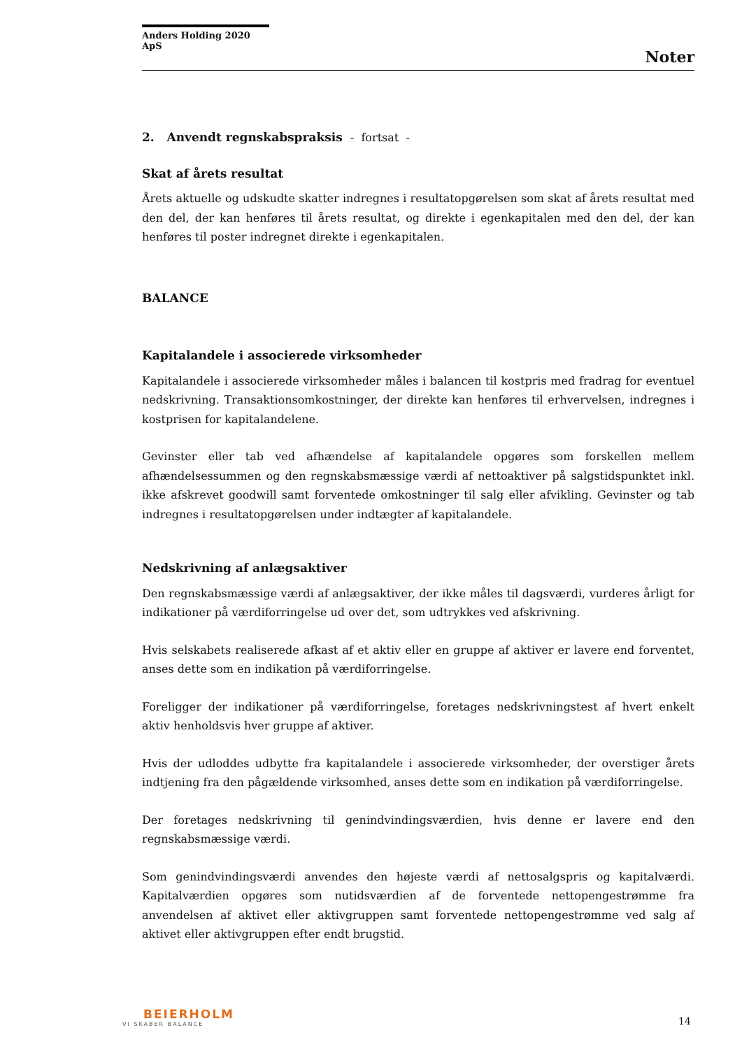Anders Holding 2020 ApS
Noter
2. Anvendt regnskabspraksis - fortsat -
Skat af årets resultat
Årets aktuelle og udskudte skatter indregnes i resultatopgørelsen som skat af årets resultat med den del, der kan henføres til årets resultat, og direkte i egenkapitalen med den del, der kan henføres til poster indregnet direkte i egenkapitalen.
BALANCE
Kapitalandele i associerede virksomheder
Kapitalandele i associerede virksomheder måles i balancen til kostpris med fradrag for eventuel nedskrivning. Transaktionsomkostninger, der direkte kan henføres til erhvervelsen, indregnes i kostprisen for kapitalandelene.
Gevinster eller tab ved afhændelse af kapitalandele opgøres som forskellen mellem afhændelsessummen og den regnskabsmæssige værdi af nettoaktiver på salgstidspunktet inkl. ikke afskrevet goodwill samt forventede omkostninger til salg eller afvikling. Gevinster og tab indregnes i resultatopgørelsen under indtægter af kapitalandele.
Nedskrivning af anlægsaktiver
Den regnskabsmæssige værdi af anlægsaktiver, der ikke måles til dagsværdi, vurderes årligt for indikationer på værdiforringelse ud over det, som udtrykkes ved afskrivning.
Hvis selskabets realiserede afkast af et aktiv eller en gruppe af aktiver er lavere end forventet, anses dette som en indikation på værdiforringelse.
Foreligger der indikationer på værdiforringelse, foretages nedskrivningstest af hvert enkelt aktiv henholdsvis hver gruppe af aktiver.
Hvis der udloddes udbytte fra kapitalandele i associerede virksomheder, der overstiger årets indtjening fra den pågældende virksomhed, anses dette som en indikation på værdiforringelse.
Der foretages nedskrivning til genindvindingsværdien, hvis denne er lavere end den regnskabsmæssige værdi.
Som genindvindingsværdi anvendes den højeste værdi af nettosalgspris og kapitalværdi. Kapitalværdien opgøres som nutidsværdien af de forventede nettopengestrømme fra anvendelsen af aktivet eller aktivgruppen samt forventede nettopengestrømme ved salg af aktivet eller aktivgruppen efter endt brugstid.
BEIERHOLM
VI SKABER BALANCE
14